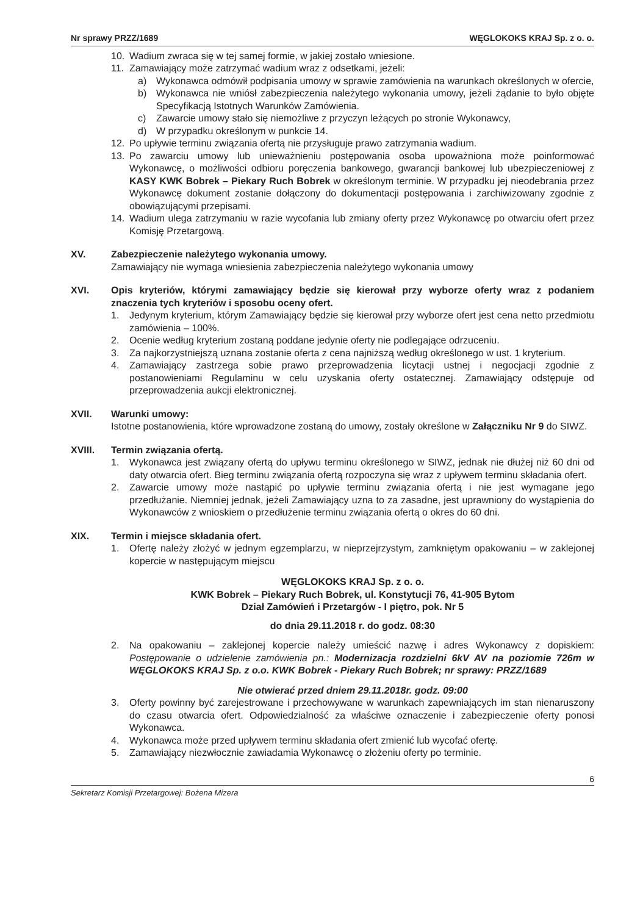Nr sprawy PRZZ/1689 WĘGLOKOKS KRAJ Sp. z o. o.
10. Wadium zwraca się w tej samej formie, w jakiej zostało wniesione.
11. Zamawiający może zatrzymać wadium wraz z odsetkami, jeżeli:
a) Wykonawca odmówił podpisania umowy w sprawie zamówienia na warunkach określonych w ofercie,
b) Wykonawca nie wniósł zabezpieczenia należytego wykonania umowy, jeżeli żądanie to było objęte Specyfikacją Istotnych Warunków Zamówienia.
c) Zawarcie umowy stało się niemożliwe z przyczyn leżących po stronie Wykonawcy,
d) W przypadku określonym w punkcie 14.
12. Po upływie terminu związania ofertą nie przysługuje prawo zatrzymania wadium.
13. Po zawarciu umowy lub unieważnieniu postępowania osoba upoważniona może poinformować Wykonawcę, o możliwości odbioru poręczenia bankowego, gwarancji bankowej lub ubezpieczeniowej z KASY KWK Bobrek – Piekary Ruch Bobrek w określonym terminie. W przypadku jej nieodebrania przez Wykonawcę dokument zostanie dołączony do dokumentacji postępowania i zarchiwizowany zgodnie z obowiązującymi przepisami.
14. Wadium ulega zatrzymaniu w razie wycofania lub zmiany oferty przez Wykonawcę po otwarciu ofert przez Komisję Przetargową.
XV. Zabezpieczenie należytego wykonania umowy.
Zamawiający nie wymaga wniesienia zabezpieczenia należytego wykonania umowy
XVI. Opis kryteriów, którymi zamawiający będzie się kierował przy wyborze oferty wraz z podaniem znaczenia tych kryteriów i sposobu oceny ofert.
1. Jedynym kryterium, którym Zamawiający będzie się kierował przy wyborze ofert jest cena netto przedmiotu zamówienia – 100%.
2. Ocenie według kryterium zostaną poddane jedynie oferty nie podlegające odrzuceniu.
3. Za najkorzystniejszą uznana zostanie oferta z cena najniższą według określonego w ust. 1 kryterium.
4. Zamawiający zastrzega sobie prawo przeprowadzenia licytacji ustnej i negocjacji zgodnie z postanowieniami Regulaminu w celu uzyskania oferty ostatecznej. Zamawiający odstępuje od przeprowadzenia aukcji elektronicznej.
XVII. Warunki umowy:
Istotne postanowienia, które wprowadzone zostaną do umowy, zostały określone w Załączniku Nr 9 do SIWZ.
XVIII. Termin związania ofertą.
1. Wykonawca jest związany ofertą do upływu terminu określonego w SIWZ, jednak nie dłużej niż 60 dni od daty otwarcia ofert. Bieg terminu związania ofertą rozpoczyna się wraz z upływem terminu składania ofert.
2. Zawarcie umowy może nastąpić po upływie terminu związania ofertą i nie jest wymagane jego przedłużanie. Niemniej jednak, jeżeli Zamawiający uzna to za zasadne, jest uprawniony do wystąpienia do Wykonawców z wnioskiem o przedłużenie terminu związania ofertą o okres do 60 dni.
XIX. Termin i miejsce składania ofert.
1. Ofertę należy złożyć w jednym egzemplarzu, w nieprzejrzystym, zamkniętym opakowaniu – w zaklejonej kopercie w następującym miejscu
WĘGLOKOKS KRAJ Sp. z o. o.
KWK Bobrek – Piekary Ruch Bobrek, ul. Konstytucji 76, 41-905 Bytom
Dział Zamówień i Przetargów - I piętro, pok. Nr 5
do dnia 29.11.2018 r. do godz. 08:30
2. Na opakowaniu – zaklejonej kopercie należy umieścić nazwę i adres Wykonawcy z dopiskiem: Postępowanie o udzielenie zamówienia pn.: Modernizacja rozdzielni 6kV AV na poziomie 726m w WĘGLOKOKS KRAJ Sp. z o.o. KWK Bobrek - Piekary Ruch Bobrek; nr sprawy: PRZZ/1689
Nie otwierać przed dniem 29.11.2018r. godz. 09:00
3. Oferty powinny być zarejestrowane i przechowywane w warunkach zapewniających im stan nienaruszony do czasu otwarcia ofert. Odpowiedzialność za właściwe oznaczenie i zabezpieczenie oferty ponosi Wykonawca.
4. Wykonawca może przed upływem terminu składania ofert zmienić lub wycofać ofertę.
5. Zamawiający niezwłocznie zawiadamia Wykonawcę o złożeniu oferty po terminie.
6
Sekretarz Komisji Przetargowej: Bożena Mizera